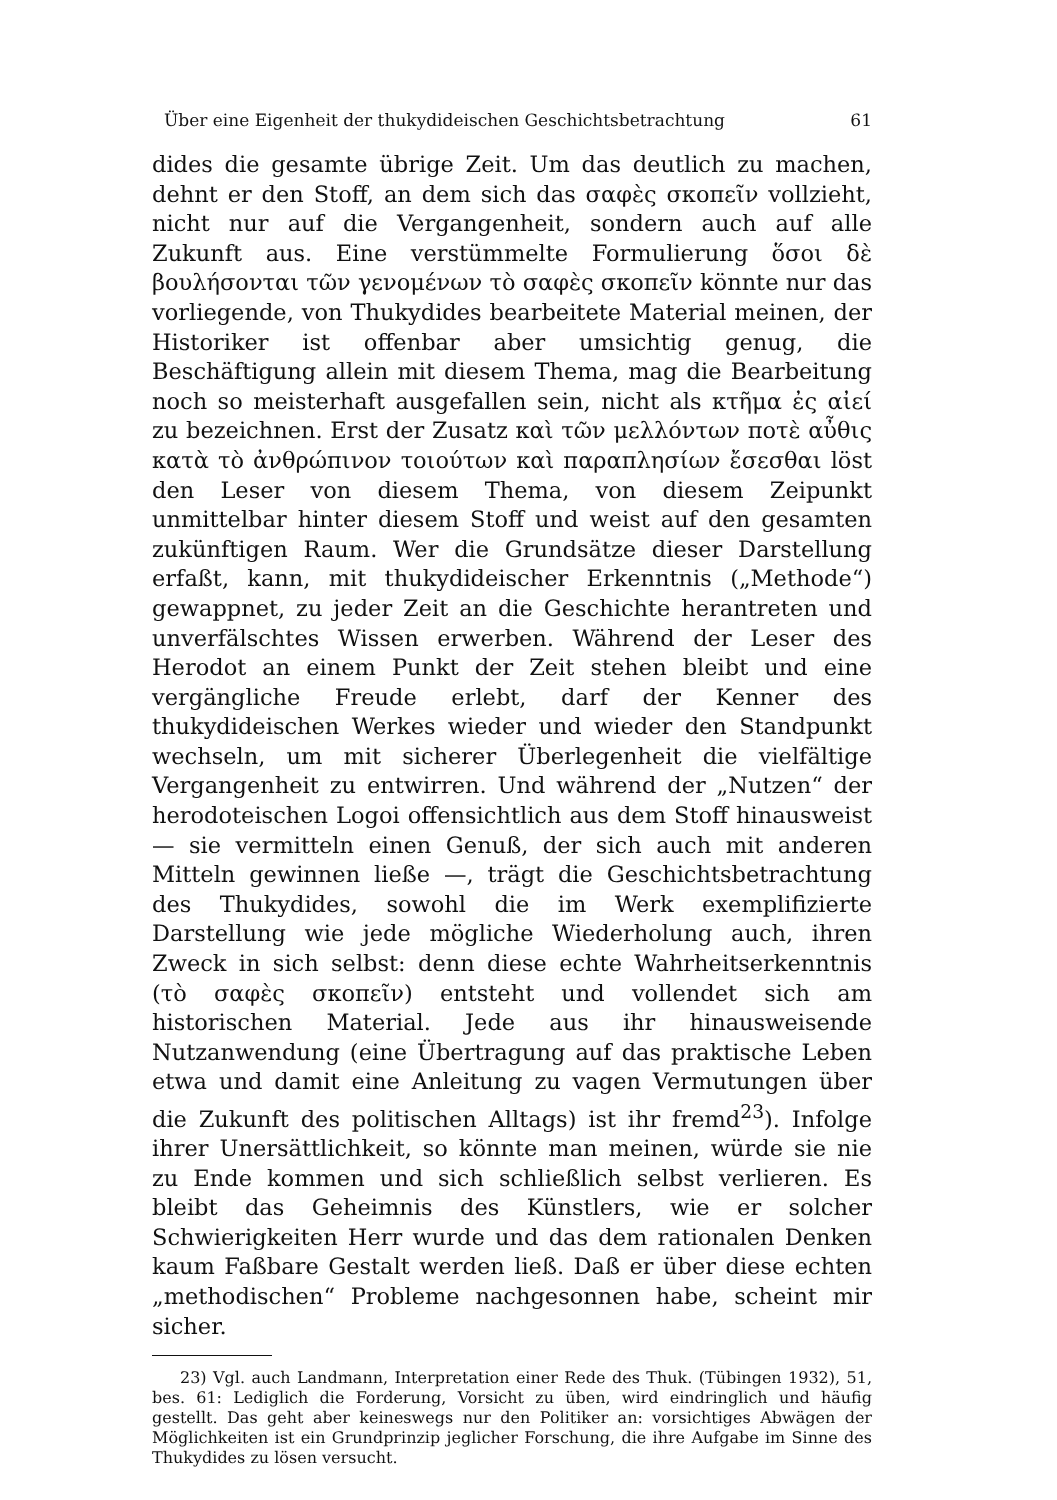Über eine Eigenheit der thukydideischen Geschichtsbetrachtung 61
dides die gesamte übrige Zeit. Um das deutlich zu machen, dehnt er den Stoff, an dem sich das σαφὲς σκοπεῖν vollzieht, nicht nur auf die Vergangenheit, sondern auch auf alle Zukunft aus. Eine verstümmelte Formulierung ὅσοι δὲ βουλήσονται τῶν γενομένων τὸ σαφὲς σκοπεῖν könnte nur das vorliegende, von Thukydides bearbeitete Material meinen, der Historiker ist offenbar aber umsichtig genug, die Beschäftigung allein mit diesem Thema, mag die Bearbeitung noch so meisterhaft ausgefallen sein, nicht als κτῆμα ἐς αἰεί zu bezeichnen. Erst der Zusatz καὶ τῶν μελλόντων ποτὲ αὖθις κατὰ τὸ ἀνθρώπινον τοιούτων καὶ παραπλησίων ἔσεσθαι löst den Leser von diesem Thema, von diesem Zeipunkt unmittelbar hinter diesem Stoff und weist auf den gesamten zukünftigen Raum. Wer die Grundsätze dieser Darstellung erfaßt, kann, mit thukydideischer Erkenntnis („Methode“) gewappnet, zu jeder Zeit an die Geschichte herantreten und unverfälschtes Wissen erwerben. Während der Leser des Herodot an einem Punkt der Zeit stehen bleibt und eine vergängliche Freude erlebt, darf der Kenner des thukydideischen Werkes wieder und wieder den Standpunkt wechseln, um mit sicherer Überlegenheit die vielfältige Vergangenheit zu entwirren. Und während der „Nutzen“ der herodoteischen Logoi offensichtlich aus dem Stoff hinausweist — sie vermitteln einen Genuß, der sich auch mit anderen Mitteln gewinnen ließe —, trägt die Geschichtsbetrachtung des Thukydides, sowohl die im Werk exemplifizierte Darstellung wie jede mögliche Wiederholung auch, ihren Zweck in sich selbst: denn diese echte Wahrheitserkenntnis (τὸ σαφὲς σκοπεῖν) entsteht und vollendet sich am historischen Material. Jede aus ihr hinausweisende Nutzanwendung (eine Übertragung auf das praktische Leben etwa und damit eine Anleitung zu vagen Vermutungen über die Zukunft des politischen Alltags) ist ihr fremd<sup>23</sup>). Infolge ihrer Unersättlichkeit, so könnte man meinen, würde sie nie zu Ende kommen und sich schließlich selbst verlieren. Es bleibt das Geheimnis des Künstlers, wie er solcher Schwierigkeiten Herr wurde und das dem rationalen Denken kaum Faßbare Gestalt werden ließ. Daß er über diese echten „methodischen“ Probleme nachgesonnen habe, scheint mir sicher.
23) Vgl. auch Landmann, Interpretation einer Rede des Thuk. (Tübingen 1932), 51, bes. 61: Lediglich die Forderung, Vorsicht zu üben, wird eindringlich und häufig gestellt. Das geht aber keineswegs nur den Politiker an: vorsichtiges Abwägen der Möglichkeiten ist ein Grundprinzip jeglicher Forschung, die ihre Aufgabe im Sinne des Thukydides zu lösen versucht.